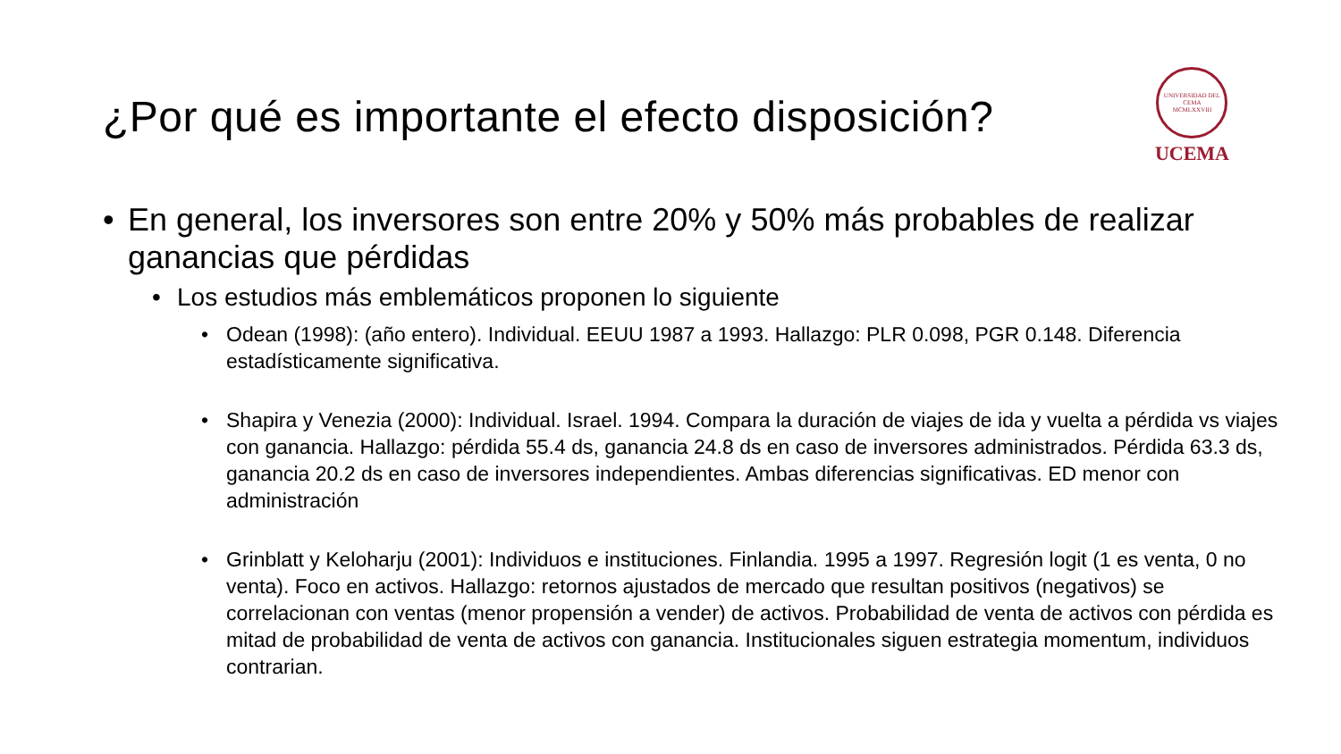¿Por qué es importante el efecto disposición?
UNIVERSIDAD DEL CEMA
MCMLXXVIII
UCEMA
• En general, los inversores son entre 20% y 50% más probables de realizar ganancias que pérdidas
• Los estudios más emblemáticos proponen lo siguiente
• Odean (1998): (año entero). Individual. EEUU 1987 a 1993. Hallazgo: PLR 0.098, PGR 0.148. Diferencia estadísticamente significativa.
• Shapira y Venezia (2000): Individual. Israel. 1994. Compara la duración de viajes de ida y vuelta a pérdida vs viajes con ganancia. Hallazgo: pérdida 55.4 ds, ganancia 24.8 ds en caso de inversores administrados. Pérdida 63.3 ds, ganancia 20.2 ds en caso de inversores independientes. Ambas diferencias significativas. ED menor con administración
• Grinblatt y Keloharju (2001): Individuos e instituciones. Finlandia. 1995 a 1997. Regresión logit (1 es venta, 0 no venta). Foco en activos. Hallazgo: retornos ajustados de mercado que resultan positivos (negativos) se correlacionan con ventas (menor propensión a vender) de activos. Probabilidad de venta de activos con pérdida es mitad de probabilidad de venta de activos con ganancia. Institucionales siguen estrategia momentum, individuos contrarian.